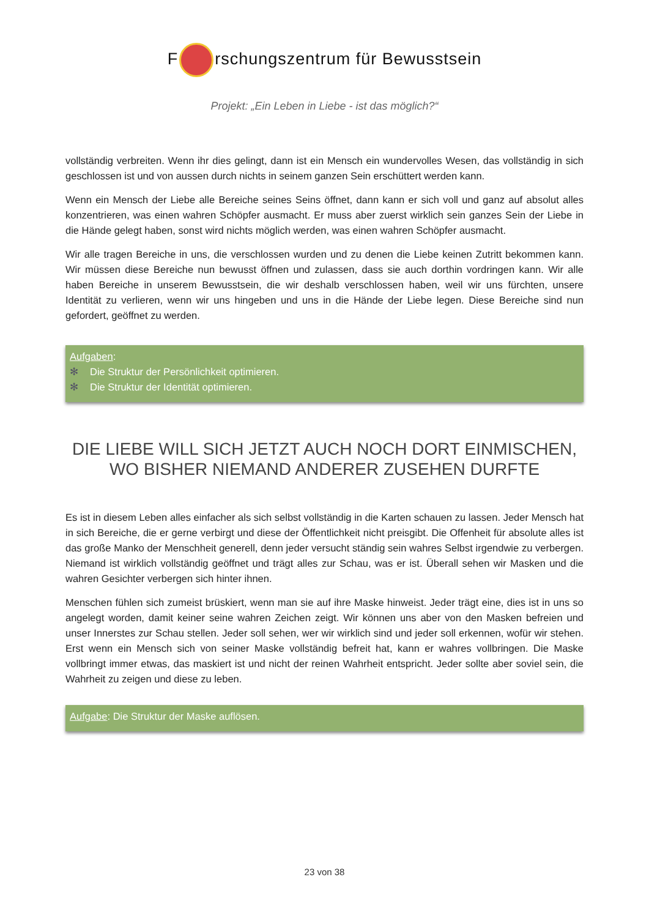F rschungszentrum für Bewusstsein
Projekt: „Ein Leben in Liebe - ist das möglich?“
vollständig verbreiten. Wenn ihr dies gelingt, dann ist ein Mensch ein wundervolles Wesen, das vollständig in sich geschlossen ist und von aussen durch nichts in seinem ganzen Sein erschüttert werden kann.
Wenn ein Mensch der Liebe alle Bereiche seines Seins öffnet, dann kann er sich voll und ganz auf absolut alles konzentrieren, was einen wahren Schöpfer ausmacht. Er muss aber zuerst wirklich sein ganzes Sein der Liebe in die Hände gelegt haben, sonst wird nichts möglich werden, was einen wahren Schöpfer ausmacht.
Wir alle tragen Bereiche in uns, die verschlossen wurden und zu denen die Liebe keinen Zutritt bekommen kann. Wir müssen diese Bereiche nun bewusst öffnen und zulassen, dass sie auch dorthin vordringen kann. Wir alle haben Bereiche in unserem Bewusstsein, die wir deshalb verschlossen haben, weil wir uns fürchten, unsere Identität zu verlieren, wenn wir uns hingeben und uns in die Hände der Liebe legen. Diese Bereiche sind nun gefordert, geöffnet zu werden.
Aufgaben:
✻ Die Struktur der Persönlichkeit optimieren.
✻ Die Struktur der Identität optimieren.
DIE LIEBE WILL SICH JETZT AUCH NOCH DORT EINMISCHEN,
WO BISHER NIEMAND ANDERER ZUSEHEN DURFTE
Es ist in diesem Leben alles einfacher als sich selbst vollständig in die Karten schauen zu lassen. Jeder Mensch hat in sich Bereiche, die er gerne verbirgt und diese der Öffentlichkeit nicht preisgibt. Die Offenheit für absolute alles ist das große Manko der Menschheit generell, denn jeder versucht ständig sein wahres Selbst irgendwie zu verbergen. Niemand ist wirklich vollständig geöffnet und trägt alles zur Schau, was er ist. Überall sehen wir Masken und die wahren Gesichter verbergen sich hinter ihnen.
Menschen fühlen sich zumeist brüskiert, wenn man sie auf ihre Maske hinweist. Jeder trägt eine, dies ist in uns so angelegt worden, damit keiner seine wahren Zeichen zeigt. Wir können uns aber von den Masken befreien und unser Innerstes zur Schau stellen. Jeder soll sehen, wer wir wirklich sind und jeder soll erkennen, wofür wir stehen. Erst wenn ein Mensch sich von seiner Maske vollständig befreit hat, kann er wahres vollbringen. Die Maske vollbringt immer etwas, das maskiert ist und nicht der reinen Wahrheit entspricht. Jeder sollte aber soviel sein, die Wahrheit zu zeigen und diese zu leben.
Aufgabe: Die Struktur der Maske auflösen.
23 von 38